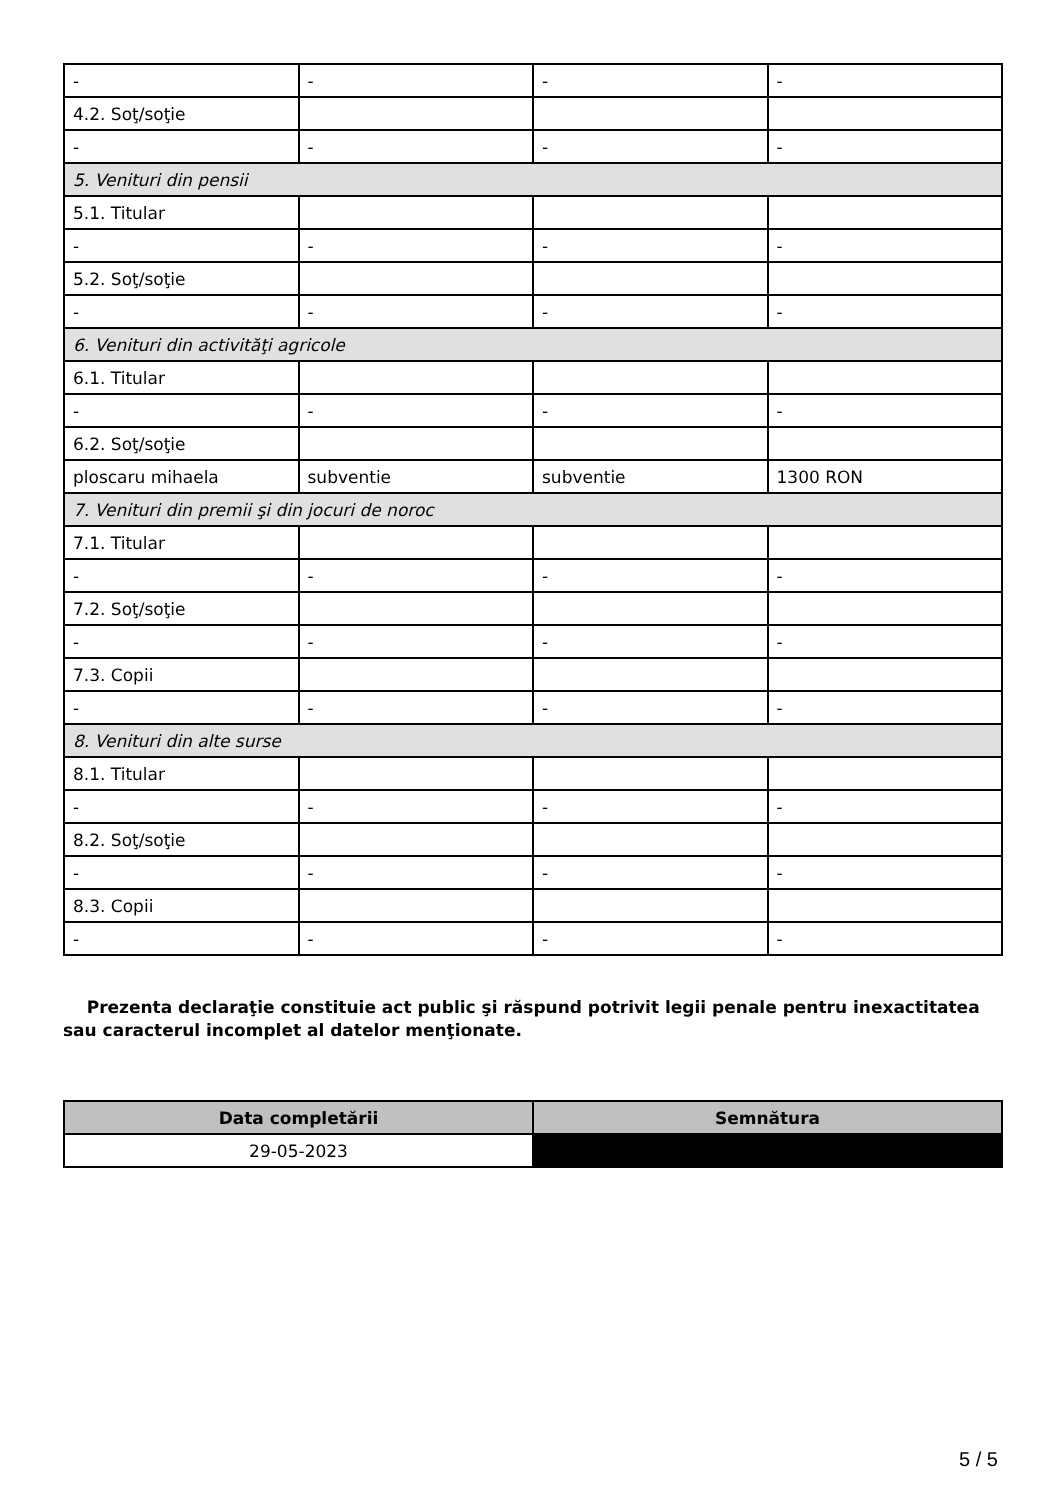| - | - | - | - |
| 4.2. Soţ/soţie | | | |
| - | - | - | - |
| 5. Venituri din pensii | | | |
| 5.1. Titular | | | |
| - | - | - | - |
| 5.2. Soţ/soţie | | | |
| - | - | - | - |
| 6. Venituri din activităţi agricole | | | |
| 6.1. Titular | | | |
| - | - | - | - |
| 6.2. Soţ/soţie | | | |
| ploscaru mihaela | subventie | subventie | 1300 RON |
| 7. Venituri din premii şi din jocuri de noroc | | | |
| 7.1. Titular | | | |
| - | - | - | - |
| 7.2. Soţ/soţie | | | |
| - | - | - | - |
| 7.3. Copii | | | |
| - | - | - | - |
| 8. Venituri din alte surse | | | |
| 8.1. Titular | | | |
| - | - | - | - |
| 8.2. Soţ/soţie | | | |
| - | - | - | - |
| 8.3. Copii | | | |
| - | - | - | - |
Prezenta declaraţie constituie act public şi răspund potrivit legii penale pentru inexactitatea sau caracterul incomplet al datelor menţionate.
| Data completării | Semnătura |
| --- | --- |
| 29-05-2023 | |
5 / 5